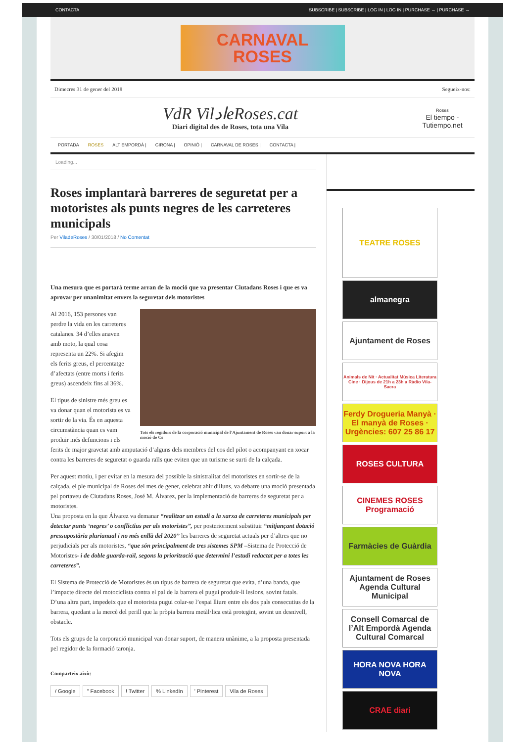CONTACTA SUBSCRIBE | SUBSCRIBE | LOG IN | LOG IN | PURCHASE → | PURCHASE →
CARNAVAL
ROSES
Dimecres 31 de gener del 2018 Segueix-nos:
VdR VilادeRoses.cat
Diari digital des de Roses, tota una Vila
Roses
El tiempo - Tutiempo.net
PORTADA ROSES ALT EMPORDÀ | GIRONA | OPINIÓ | CARNAVAL DE ROSES | CONTACTA |
Loading...
Roses implantarà barreres de seguretat per a motoristes als punts negres de les carreteres municipals
Per ViladeRoses / 30/01/2018 / No Comentat
Una mesura que es portarà terme arran de la moció que va presentar Ciutadans Roses i que es va aprovar per unanimitat envers la seguretat dels motoristes
Tots els regidors de la corporació municipal de l’Ajuntament de Roses van donar suport a la moció de Cs
Al 2016, 153 persones van perdre la vida en les carreteres catalanes. 34 d’elles anaven amb moto, la qual cosa representa un 22%. Si afegim els ferits greus, el percentatge d’afectats (entre morts i ferits greus) ascendeix fins al 36%.
El tipus de sinistre més greu es va donar quan el motorista es va sortir de la via. És en aquesta circumstància quan es vam produir més defuncions i els ferits de major gravetat amb amputació d’alguns dels membres del cos del pilot o acompanyant en xocar contra les barreres de seguretat o guarda raïls que eviten que un turisme se surti de la calçada.
Per aquest motiu, i per evitar en la mesura del possible la sinistralitat del motoristes en sortir-se de la calçada, el ple municipal de Roses del mes de gener, celebrat ahir dilluns, va debatre una moció presentada pel portaveu de Ciutadans Roses, José M. Álvarez, per la implementació de barreres de seguretat per a motoristes.
Una proposta en la que Álvarez va demanar “realitzar un estudi a la xarxa de carreteres municipals per detectar punts ‘negres’ o conflictius per als motoristes”, per posteriorment substituir “mitjançant dotació pressupostària plurianual i no més enllà del 2020” les barreres de seguretat actuals per d’altres que no perjudicials per als motoristes, “que són principalment de tres sistemes SPM –Sistema de Protecció de Motoristes- i de doble guarda-raïl, segons la priorització que determini l’estudi redactat per a totes les carreteres”.
El Sistema de Protecció de Motoristes és un tipus de barrera de seguretat que evita, d’una banda, que l’impacte directe del motociclista contra el pal de la barrera el pugui produir-li lesions, sovint fatals.
D’una altra part, impedeix que el motorista pugui colar-se l’espai lliure entre els dos pals consecutius de la barrera, quedant a la mercè del perill que la pròpia barrera metàl·lica està protegint, sovint un desnivell, obstacle.
Tots els grups de la corporació municipal van donar suport, de manera unànime, a la proposta presentada pel regidor de la formació taronja.
Comparteix això:
/ Google " Facebook! Twitter% LinkedIn ' Pinterest Vila de Roses
TEATRE ROSES
almanegra
Ajuntament de Roses
Animals de Nit · Actualitat Música Literatura Cine · Dijous de 21h a 23h a Ràdio Vila-Sacra
Ferdy Drogueria Manyà · El manyà de Roses · Urgències: 607 25 86 17
ROSES CULTURA
CINEMES ROSES Programació
Farmàcies de Guàrdia
Ajuntament de Roses Agenda Cultural Municipal
Consell Comarcal de l’Alt Empordà Agenda Cultural Comarcal
HORA NOVA HORA NOVA
CRAE diari